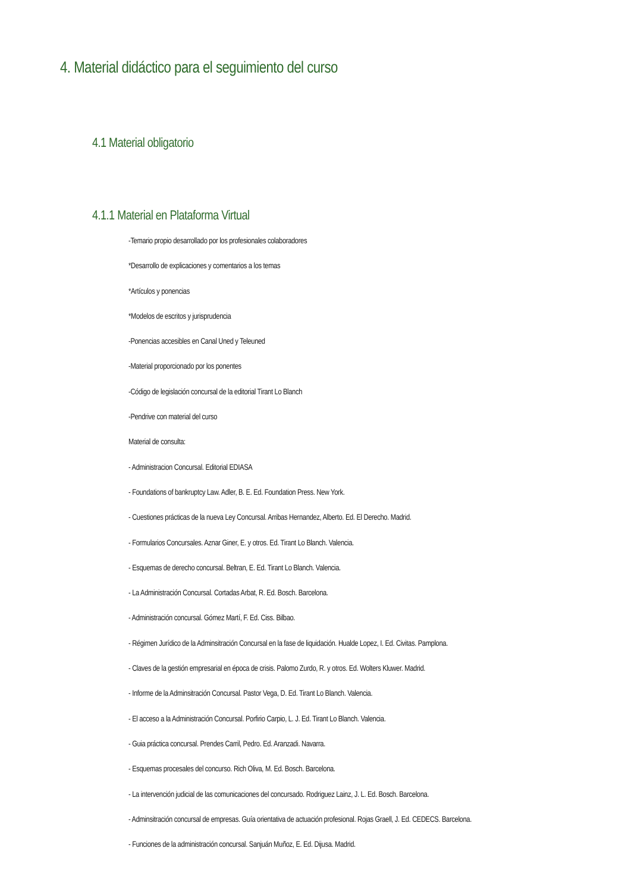4. Material didáctico para el seguimiento del curso
4.1 Material obligatorio
4.1.1 Material en Plataforma Virtual
-Temario propio desarrollado por los profesionales colaboradores
*Desarrollo de explicaciones y comentarios a los temas
*Artículos y ponencias
*Modelos de escritos y jurisprudencia
-Ponencias accesibles en Canal Uned y Teleuned
-Material proporcionado por los ponentes
-Código de legislación concursal de la editorial Tirant Lo Blanch
-Pendrive con material del curso
Material de consulta:
- Administracion Concursal. Editorial EDIASA
- Foundations of bankruptcy Law. Adler, B. E. Ed. Foundation Press. New York.
- Cuestiones prácticas de la nueva Ley Concursal. Arribas Hernandez, Alberto. Ed. El Derecho. Madrid.
- Formularios Concursales. Aznar Giner, E. y otros. Ed. Tirant Lo Blanch. Valencia.
- Esquemas de derecho concursal. Beltran, E. Ed. Tirant Lo Blanch. Valencia.
- La Administración Concursal. Cortadas Arbat, R. Ed. Bosch. Barcelona.
- Administración concursal. Gómez Martí, F. Ed. Ciss. Bilbao.
- Régimen Jurídico de la Adminsitración Concursal en la fase de liquidación. Hualde Lopez, I. Ed. Civitas. Pamplona.
- Claves de la gestión empresarial en época de crisis. Palomo Zurdo, R. y otros. Ed. Wolters Kluwer. Madrid.
- Informe de la Adminsitración Concursal. Pastor Vega, D. Ed. Tirant Lo Blanch. Valencia.
- El acceso a la Administración Concursal. Porfirio Carpio, L. J. Ed. Tirant Lo Blanch. Valencia.
- Guia práctica concursal. Prendes Carril, Pedro. Ed. Aranzadi. Navarra.
- Esquemas procesales del concurso. Rich Oliva, M. Ed. Bosch. Barcelona.
- La intervención judicial de las comunicaciones del concursado. Rodriguez Lainz, J. L. Ed. Bosch. Barcelona.
- Adminsitración concursal de empresas. Guía orientativa de actuación profesional. Rojas Graell, J. Ed. CEDECS. Barcelona.
- Funciones de la administración concursal. Sanjuán Muñoz, E. Ed. Dijusa. Madrid.